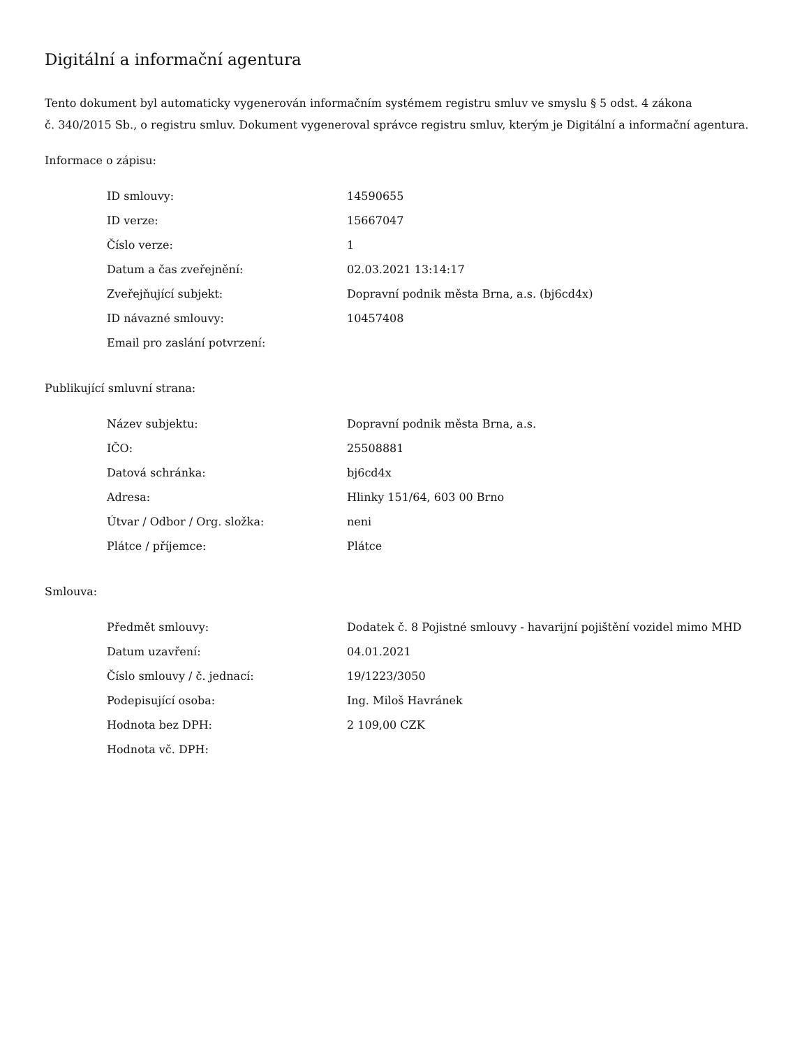Digitální a informační agentura
Tento dokument byl automaticky vygenerován informačním systémem registru smluv ve smyslu § 5 odst. 4 zákona
č. 340/2015 Sb., o registru smluv. Dokument vygeneroval správce registru smluv, kterým je Digitální a informační agentura.
Informace o zápisu:
| ID smlouvy: | 14590655 |
| ID verze: | 15667047 |
| Číslo verze: | 1 |
| Datum a čas zveřejnění: | 02.03.2021 13:14:17 |
| Zveřejňující subjekt: | Dopravní podnik města Brna, a.s. (bj6cd4x) |
| ID návazné smlouvy: | 10457408 |
| Email pro zaslání potvrzení: | |
Publikující smluvní strana:
| Název subjektu: | Dopravní podnik města Brna, a.s. |
| IČO: | 25508881 |
| Datová schránka: | bj6cd4x |
| Adresa: | Hlinky 151/64, 603 00 Brno |
| Útvar / Odbor / Org. složka: | neni |
| Plátce / příjemce: | Plátce |
Smlouva:
| Předmět smlouvy: | Dodatek č. 8 Pojistné smlouvy - havarijní pojištění vozidel mimo MHD |
| Datum uzavření: | 04.01.2021 |
| Číslo smlouvy / č. jednací: | 19/1223/3050 |
| Podepisující osoba: | Ing. Miloš Havránek |
| Hodnota bez DPH: | 2 109,00 CZK |
| Hodnota vč. DPH: | |